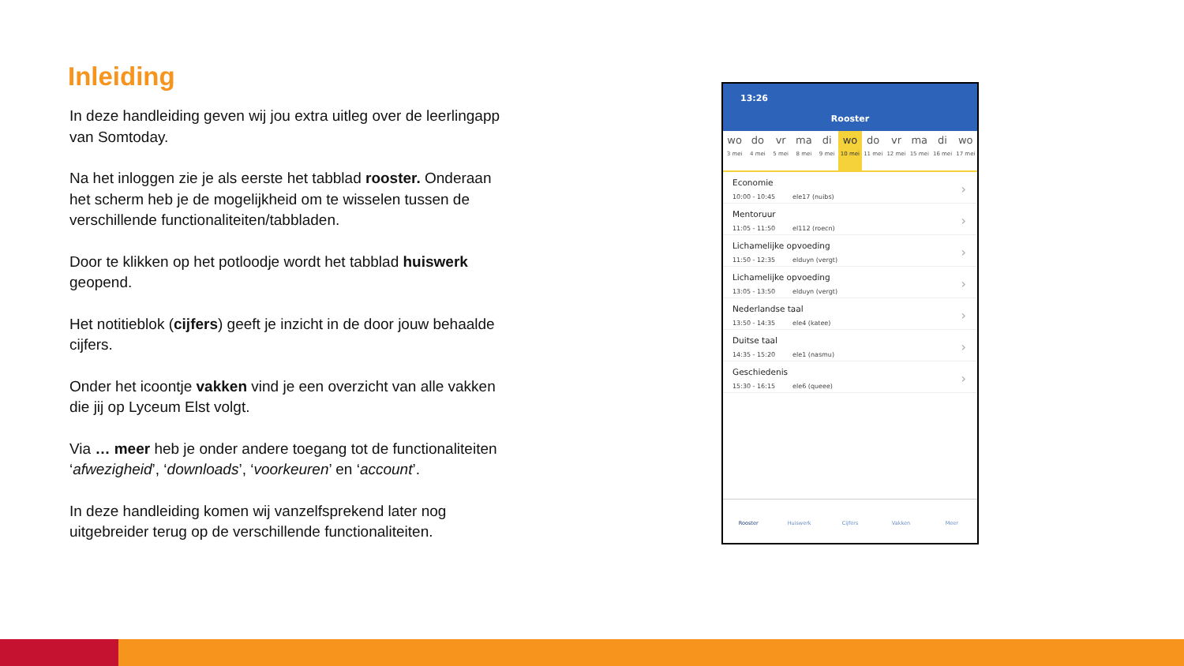Inleiding
In deze handleiding geven wij jou extra uitleg over de leerlingapp van Somtoday.
Na het inloggen zie je als eerste het tabblad rooster. Onderaan het scherm heb je de mogelijkheid om te wisselen tussen de verschillende functionaliteiten/tabbladen.
Door te klikken op het potloodje wordt het tabblad huiswerk geopend.
Het notitieblok (cijfers) geeft je inzicht in de door jouw behaalde cijfers.
Onder het icoontje vakken vind je een overzicht van alle vakken die jij op Lyceum Elst volgt.
Via … meer heb je onder andere toegang tot de functionaliteiten ‘afwezigheid’, ‘downloads’, ‘voorkeuren’ en ‘account’.
In deze handleiding komen wij vanzelfsprekend later nog uitgebreider terug op de verschillende functionaliteiten.
13:26
Rooster
wo
3 mei
do
4 mei
vr
5 mei
ma
8 mei
di
9 mei
wo
10 mei
do
11 mei
vr
12 mei
ma
15 mei
di
16 mei
wo
17 mei
Economie
10:00 - 10:45 ele17 (nuibs)
Mentoruur
11:05 - 11:50 el112 (roecn)
Lichamelijke opvoeding
11:50 - 12:35 elduyn (vergt)
Lichamelijke opvoeding
13:05 - 13:50 elduyn (vergt)
Nederlandse taal
13:50 - 14:35 ele4 (katee)
Duitse taal
14:35 - 15:20 ele1 (nasmu)
Geschiedenis
15:30 - 16:15 ele6 (queee)
Rooster Huiswerk Cijfers Vakken Meer